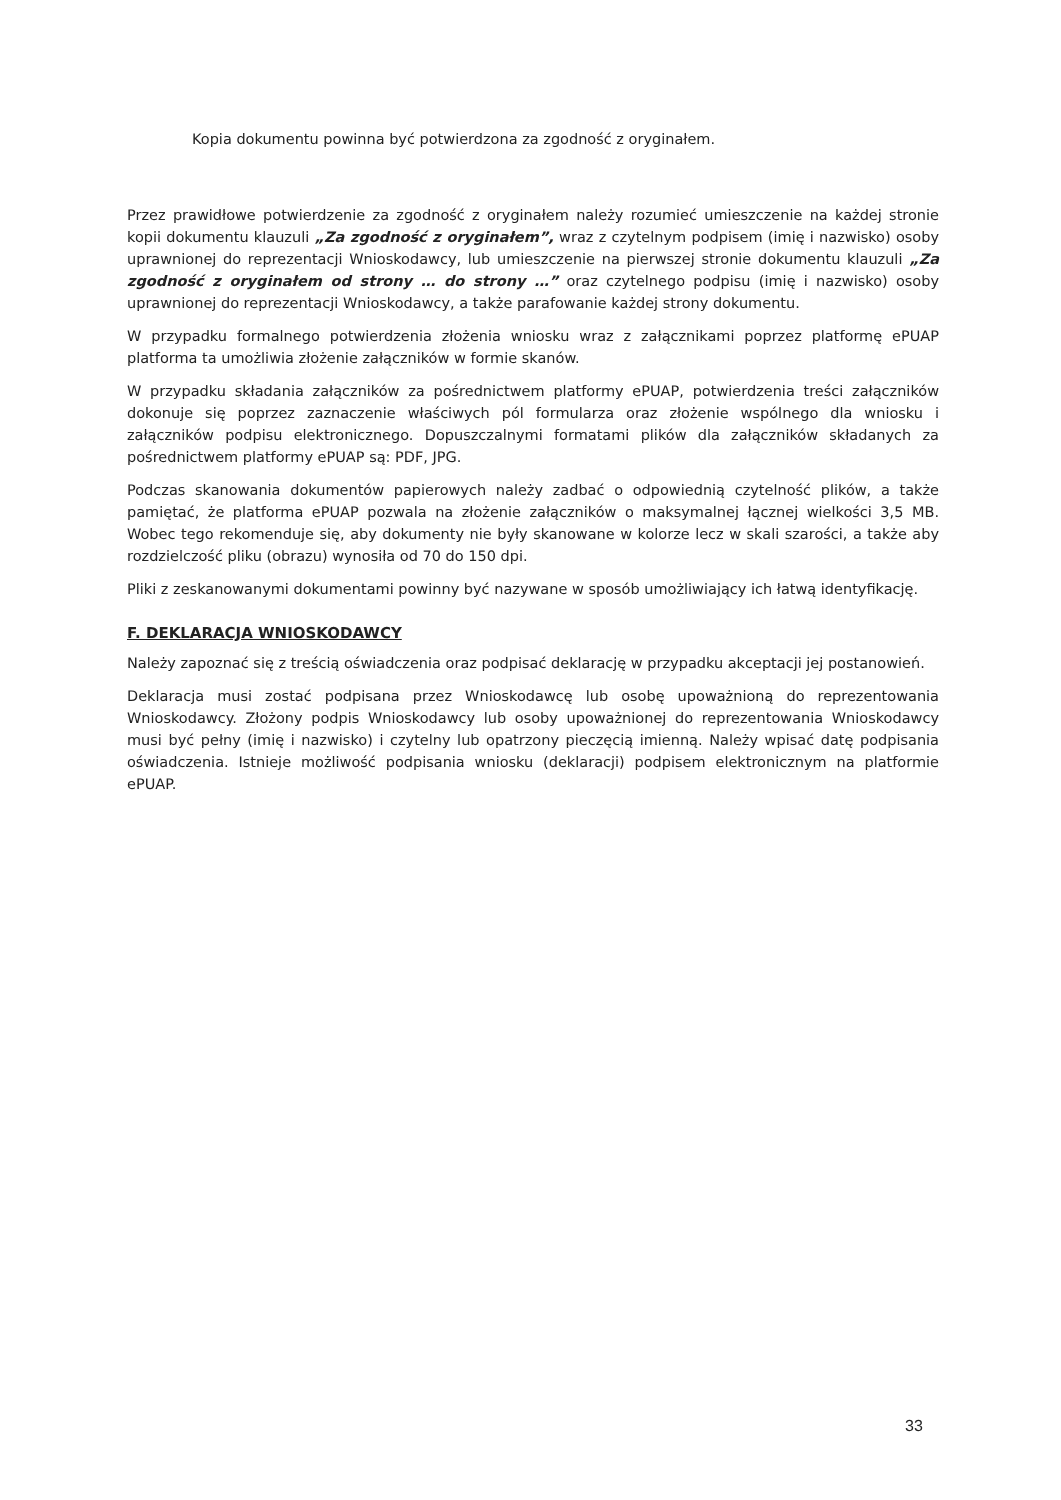Kopia dokumentu powinna być potwierdzona za zgodność z oryginałem.
Przez prawidłowe potwierdzenie za zgodność z oryginałem należy rozumieć umieszczenie na każdej stronie kopii dokumentu klauzuli „Za zgodność z oryginałem”, wraz z czytelnym podpisem (imię i nazwisko) osoby uprawnionej do reprezentacji Wnioskodawcy, lub umieszczenie na pierwszej stronie dokumentu klauzuli „Za zgodność z oryginałem od strony … do strony …” oraz czytelnego podpisu (imię i nazwisko) osoby uprawnionej do reprezentacji Wnioskodawcy, a także parafowanie każdej strony dokumentu.
W przypadku formalnego potwierdzenia złożenia wniosku wraz z załącznikami poprzez platformę ePUAP platforma ta umożliwia złożenie załączników w formie skanów.
W przypadku składania załączników za pośrednictwem platformy ePUAP, potwierdzenia treści załączników dokonuje się poprzez zaznaczenie właściwych pól formularza oraz złożenie wspólnego dla wniosku i załączników podpisu elektronicznego. Dopuszczalnymi formatami plików dla załączników składanych za pośrednictwem platformy ePUAP są: PDF, JPG.
Podczas skanowania dokumentów papierowych należy zadbać o odpowiednią czytelność plików, a także pamiętać, że platforma ePUAP pozwala na złożenie załączników o maksymalnej łącznej wielkości 3,5 MB. Wobec tego rekomenduje się, aby dokumenty nie były skanowane w kolorze lecz w skali szarości, a także aby rozdzielczość pliku (obrazu) wynosiła od 70 do 150 dpi.
Pliki z zeskanowanymi dokumentami powinny być nazywane w sposób umożliwiający ich łatwą identyfikację.
F. DEKLARACJA WNIOSKODAWCY
Należy zapoznać się z treścią oświadczenia oraz podpisać deklarację w przypadku akceptacji jej postanowień.
Deklaracja musi zostać podpisana przez Wnioskodawcę lub osobę upoważnioną do reprezentowania Wnioskodawcy. Złożony podpis Wnioskodawcy lub osoby upoważnionej do reprezentowania Wnioskodawcy musi być pełny (imię i nazwisko) i czytelny lub opatrzony pieczęcią imienną. Należy wpisać datę podpisania oświadczenia. Istnieje możliwość podpisania wniosku (deklaracji) podpisem elektronicznym na platformie ePUAP.
33